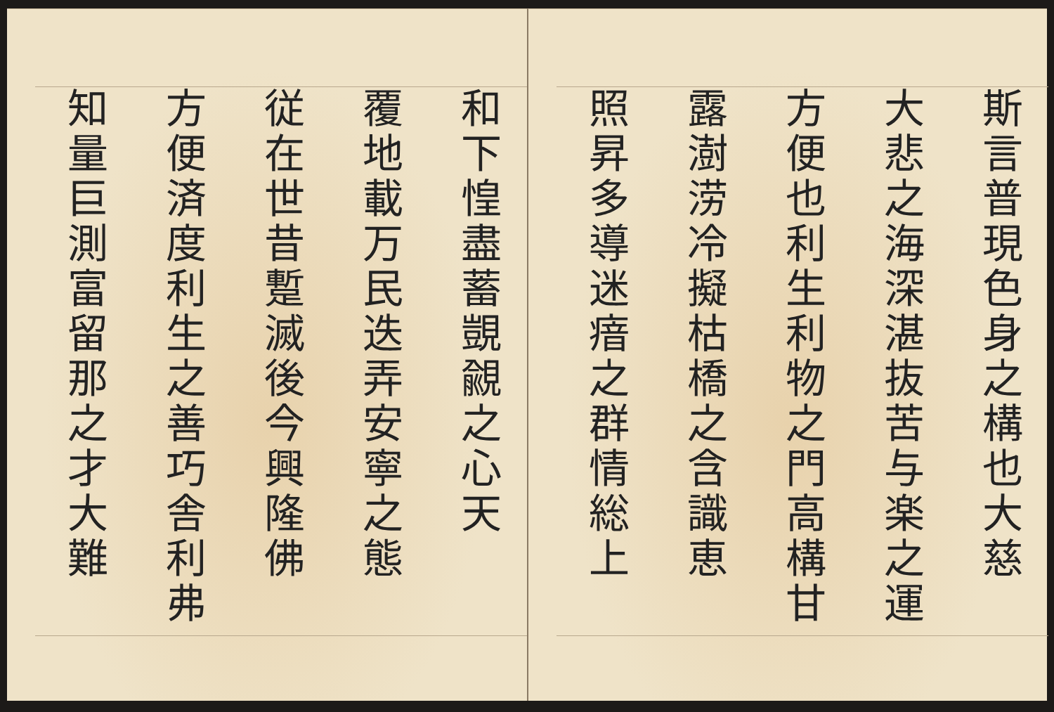斯言普現色身之構也大慈
大悲之海深湛抜苦与楽之運
方便也利生利物之門高構甘
露澍涝冷擬枯橋之含識恵
照昇多導迷瘖之群情総上
和下惶盡蓄覬覦之心天
覆地載万民迭弄安寧之態
従在世昔蹔滅後今興隆佛
方便済度利生之善巧舎利弗
知量巨測富留那之才大難